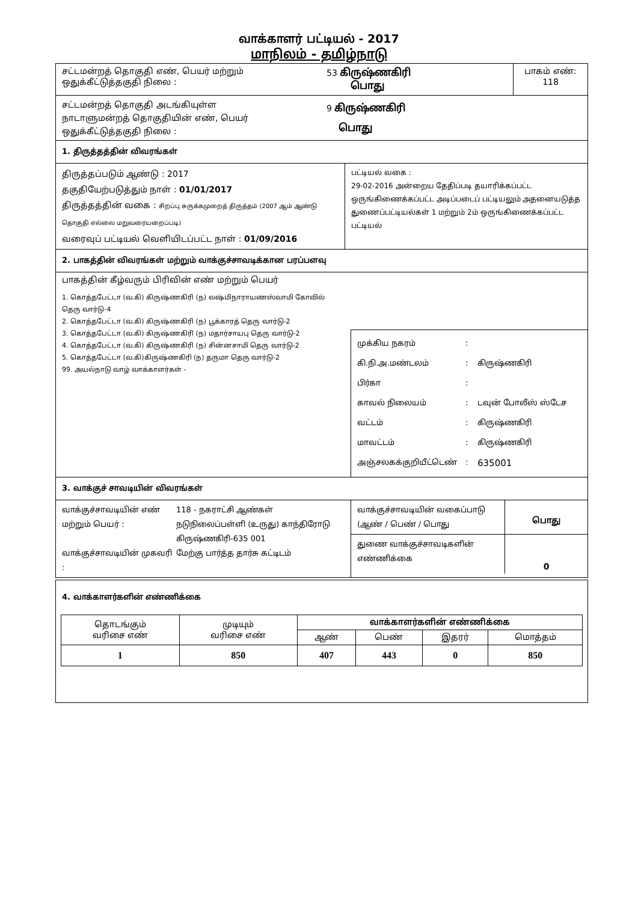வாக்காளர் பட்டியல் - 2017
மாநிலம் - தமிழ்நாடு
சட்டமன்றத் தொகுதி எண், பெயர் மற்றும்
ஒதுக்கீட்டுத்தகுதி நிலை :
53 கிருஷ்ணகிரி
பொது
பாகம் எண்:
118
சட்டமன்றத் தொகுதி அடங்கியுள்ள
நாடாளுமன்றத் தொகுதியின் எண், பெயர்
ஒதுக்கீட்டுத்தகுதி நிலை :
9 கிருஷ்ணகிரி
பொது
1. திருத்தத்தின் விவரங்கள்
திருத்தப்படும் ஆண்டு : 2017
தகுதியேற்படுத்தும் நாள் : 01/01/2017
திருத்தத்தின் வகை : சிறப்பு சுருக்கமுறைத் திருத்தம் (2007 ஆம் ஆண்டு தொகுதி எல்லை மறுவரையறைப்படி)
வரைவுப் பட்டியல் வெளியிடப்பட்ட நாள் : 01/09/2016
பட்டியல் வகை :
29-02-2016 அன்றைய தேதிப்படி தயாரிக்கப்பட்ட ஒருங்கிணைக்கப்பட்ட அடிப்படைப் பட்டியலும் அதனையடுத்த துணைப்பட்டியல்கள் 1 மற்றும் 2ம் ஒருங்கிணைக்கப்பட்ட பட்டியல்
2. பாகத்தின் விவரங்கள் மற்றும் வாக்குச்சாவடிக்கான பரப்பளவு
பாகத்தின் கீழ்வரும் பிரிவின் எண் மற்றும் பெயர்
1. கொத்தபேட்டா (வ.கி) கிருஷ்ணகிரி (ந) லஷ்மிநாராயணஸ்வாமி கோவில் தெரு வார்டு-4
2. கொத்தபேட்டா (வ.கி) கிருஷ்ணகிரி (ந) பூக்காரத் தெரு வார்டு-2
3. கொத்தபேட்டா (வ.கி) கிருஷ்ணகிரி (ந) மதார்சாயபு தெரு வார்டு-2
4. கொத்தபேட்டா (வ.கி) கிருஷ்ணகிரி (ந) சின்னசாமி தெரு வார்டு-2
5. கொத்தபேட்டா (வ.கி)கிருஷ்ணகிரி (ந) தருமா தெரு வார்டு-2
99. அயல்நாடு வாழ் வாக்காளர்கள் -
முக்கிய நகரம்: கி.நி.அ.மண்டலம்: கிருஷ்ணகிரி பிர்கா: காவல் நிலையம்: டவுன் போலீஸ் ஸ்டேச வட்டம்: கிருஷ்ணகிரி மாவட்டம்: கிருஷ்ணகிரி அஞ்சலகக்குறியீட்டெண்: 635001
3. வாக்குச் சாவடியின் விவரங்கள்
வாக்குச்சாவடியின் எண் மற்றும் பெயர் : 118 - நகராட்சி ஆண்கள் நடுநிலைப்பள்ளி (உருது) காந்திரோடு கிருஷ்ணகிரி-635 001 வாக்குச்சாவடியின் முகவரி : மேற்கு பார்த்த தார்சு கட்டிடம்
வாக்குச்சாவடியின் வகைப்பாடு (ஆண் / பெண் / பொது
பொது
துணை வாக்குச்சாவடிகளின் எண்ணிக்கை
0
4. வாக்காளர்களின் எண்ணிக்கை
| தொடங்கும் வரிசை எண் | முடியும் வரிசை எண் | வாக்காளர்களின் எண்ணிக்கை | | | |
| --- | --- | --- | --- | --- | --- |
| | | ஆண் | பெண் | இதரர் | மொத்தம் |
| 1 | 850 | 407 | 443 | 0 | 850 |